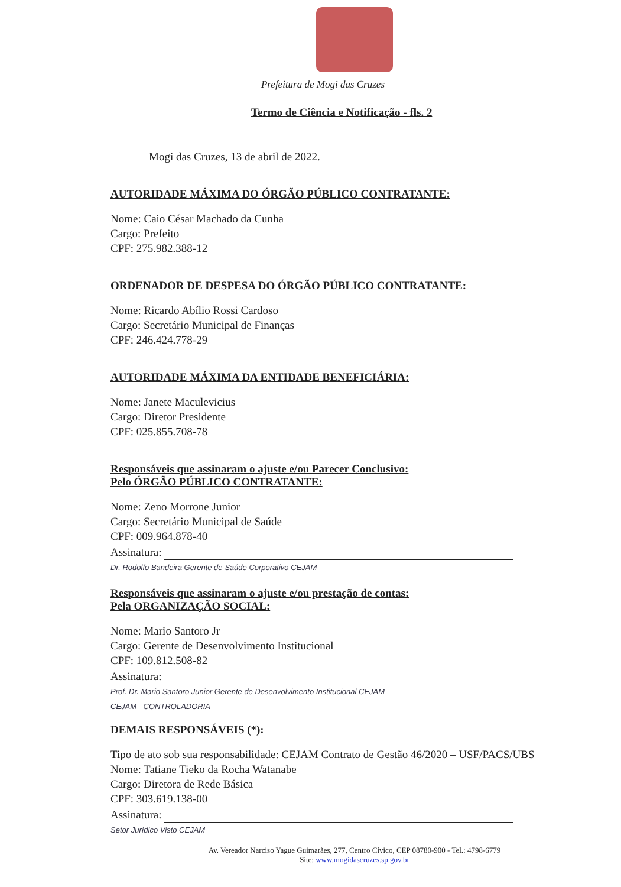Prefeitura de Mogi das Cruzes
Termo de Ciência e Notificação - fls. 2
Mogi das Cruzes, 13 de abril de 2022.
AUTORIDADE MÁXIMA DO ÓRGÃO PÚBLICO CONTRATANTE:
Nome: Caio César Machado da Cunha
Cargo: Prefeito
CPF: 275.982.388-12
ORDENADOR DE DESPESA DO ÓRGÃO PÚBLICO CONTRATANTE:
Nome: Ricardo Abílio Rossi Cardoso
Cargo: Secretário Municipal de Finanças
CPF: 246.424.778-29
AUTORIDADE MÁXIMA DA ENTIDADE BENEFICIÁRIA:
Nome: Janete Maculevicius
Cargo: Diretor Presidente
CPF: 025.855.708-78
Responsáveis que assinaram o ajuste e/ou Parecer Conclusivo:
Pelo ÓRGÃO PÚBLICO CONTRATANTE:
Nome: Zeno Morrone Junior
Cargo: Secretário Municipal de Saúde
CPF: 009.964.878-40
Assinatura:
Dr. Rodolfo Bandeira Gerente de Saúde Corporativo CEJAM
Responsáveis que assinaram o ajuste e/ou prestação de contas:
Pela ORGANIZAÇÃO SOCIAL:
Nome: Mario Santoro Jr
Cargo: Gerente de Desenvolvimento Institucional
CPF: 109.812.508-82
Assinatura:
Prof. Dr. Mario Santoro Junior Gerente de Desenvolvimento Institucional CEJAM
CEJAM - CONTROLADORIA
DEMAIS RESPONSÁVEIS (*):
Tipo de ato sob sua responsabilidade: CEJAM Contrato de Gestão 46/2020 – USF/PACS/UBS
Nome: Tatiane Tieko da Rocha Watanabe
Cargo: Diretora de Rede Básica
CPF: 303.619.138-00
Assinatura:
Setor Jurídico Visto CEJAM
Av. Vereador Narciso Yague Guimarães, 277, Centro Cívico, CEP 08780-900 - Tel.: 4798-6779
Site: www.mogidascruzes.sp.gov.br